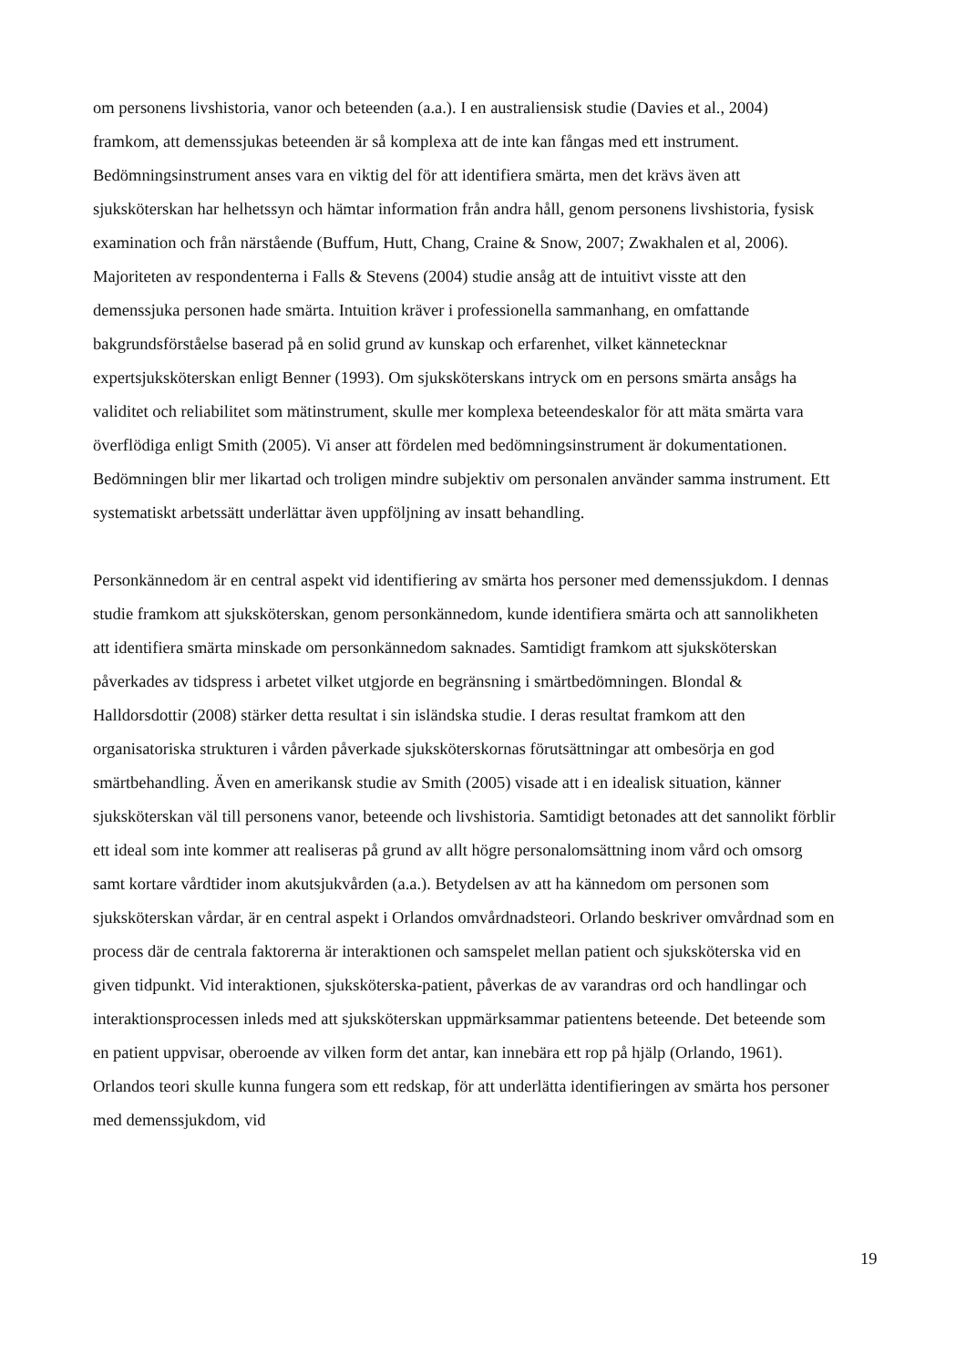om personens livshistoria, vanor och beteenden (a.a.). I en australiensisk studie (Davies et al., 2004) framkom, att demenssjukas beteenden är så komplexa att de inte kan fångas med ett instrument. Bedömningsinstrument anses vara en viktig del för att identifiera smärta, men det krävs även att sjuksköterskan har helhetssyn och hämtar information från andra håll, genom personens livshistoria, fysisk examination och från närstående (Buffum, Hutt, Chang, Craine & Snow, 2007; Zwakhalen et al, 2006). Majoriteten av respondenterna i Falls & Stevens (2004) studie ansåg att de intuitivt visste att den demenssjuka personen hade smärta. Intuition kräver i professionella sammanhang, en omfattande bakgrundsförståelse baserad på en solid grund av kunskap och erfarenhet, vilket kännetecknar expertsjuksköterskan enligt Benner (1993). Om sjuksköterskans intryck om en persons smärta ansågs ha validitet och reliabilitet som mätinstrument, skulle mer komplexa beteendeskalor för att mäta smärta vara överflödiga enligt Smith (2005). Vi anser att fördelen med bedömningsinstrument är dokumentationen. Bedömningen blir mer likartad och troligen mindre subjektiv om personalen använder samma instrument. Ett systematiskt arbetssätt underlättar även uppföljning av insatt behandling.
Personkännedom är en central aspekt vid identifiering av smärta hos personer med demenssjukdom. I dennas studie framkom att sjuksköterskan, genom personkännedom, kunde identifiera smärta och att sannolikheten att identifiera smärta minskade om personkännedom saknades. Samtidigt framkom att sjuksköterskan påverkades av tidspress i arbetet vilket utgjorde en begränsning i smärtbedömningen. Blondal & Halldorsdottir (2008) stärker detta resultat i sin isländska studie. I deras resultat framkom att den organisatoriska strukturen i vården påverkade sjuksköterskornas förutsättningar att ombesörja en god smärtbehandling. Även en amerikansk studie av Smith (2005) visade att i en idealisk situation, känner sjuksköterskan väl till personens vanor, beteende och livshistoria. Samtidigt betonades att det sannolikt förblir ett ideal som inte kommer att realiseras på grund av allt högre personalomsättning inom vård och omsorg samt kortare vårdtider inom akutsjukvården (a.a.). Betydelsen av att ha kännedom om personen som sjuksköterskan vårdar, är en central aspekt i Orlandos omvårdnadsteori. Orlando beskriver omvårdnad som en process där de centrala faktorerna är interaktionen och samspelet mellan patient och sjuksköterska vid en given tidpunkt. Vid interaktionen, sjuksköterska-patient, påverkas de av varandras ord och handlingar och interaktionsprocessen inleds med att sjuksköterskan uppmärksammar patientens beteende. Det beteende som en patient uppvisar, oberoende av vilken form det antar, kan innebära ett rop på hjälp (Orlando, 1961). Orlandos teori skulle kunna fungera som ett redskap, för att underlätta identifieringen av smärta hos personer med demenssjukdom, vid
19